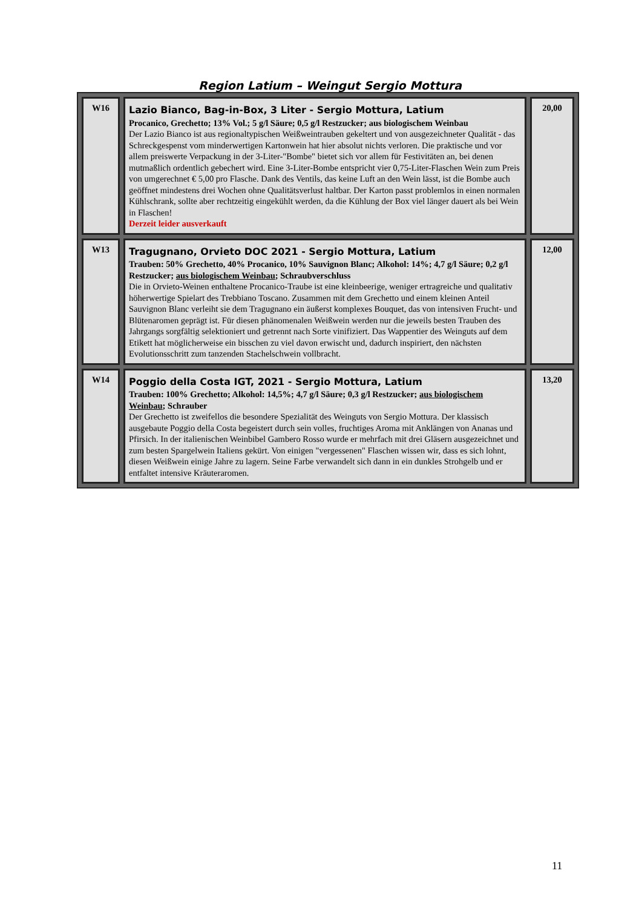Region Latium – Weingut Sergio Mottura
| W16 | Lazio Bianco, Bag-in-Box, 3 Liter - Sergio Mottura, Latium Procanico, Grechetto; 13% Vol.; 5 g/l Säure; 0,5 g/l Restzucker; aus biologischem Weinbau Der Lazio Bianco ist aus regionaltypischen Weißweintrauben gekeltert und von ausgezeichneter Quali­tät - das Schreckgespenst vom minderwertigen Kartonwein hat hier absolut nichts verloren. Die prakti­sche und vor allem preiswerte Verpackung in der 3-Liter-"Bombe" bietet sich vor allem für Festivitäten an, bei denen mutmaßlich ordentlich gebechert wird. Eine 3-Liter-Bombe entspricht vier 0,75-Liter-Flaschen Wein zum Preis von umgerechnet € 5,00 pro Flasche. Dank des Ventils, das keine Luft an den Wein lässt, ist die Bombe auch geöffnet mindestens drei Wochen ohne Qualitätsverlust haltbar. Der Karton passt problemlos in einen normalen Kühlschrank, sollte aber rechtzeitig eingekühlt werden, da die Kühlung der Box viel länger dauert als bei Wein in Flaschen! Derzeit leider ausverkauft | 20,00 |
| W13 | Tragugnano, Orvieto DOC 2021 - Sergio Mottura, Latium Trauben: 50% Grechetto, 40% Procanico, 10% Sauvignon Blanc; Alkohol: 14%; 4,7 g/l Säure; 0,2 g/l Restzucker; aus biologischem Weinbau ; Schraubverschluss Die in Orvieto-Weinen enthaltene Procanico-Traube ist eine kleinbeerige, weniger ertragreiche und qualitativ höherwertige Spielart des Trebbiano Toscano. Zusammen mit dem Grechetto und einem klei­nen Anteil Sauvignon Blanc verleiht sie dem Tragugnano ein äußerst komplexes Bouquet, das von in­tensiven Frucht- und Blütenaromen geprägt ist. Für diesen phänomenalen Weißwein werden nur die je­weils besten Trauben des Jahrgangs sorgfältig selektioniert und getrennt nach Sorte vinifiziert. Das Wappentier des Weinguts auf dem Etikett hat möglicherweise ein bisschen zu viel davon erwischt und, dadurch inspiriert, den nächsten Evolutionsschritt zum tanzenden Stachelschwein vollbracht. | 12,00 |
| W14 | Poggio della Costa IGT, 2021 - Sergio Mottura, Latium Trauben: 100% Grechetto; Alkohol: 14,5%; 4,7 g/l Säure; 0,3 g/l Restzucker; aus biologischem Weinbau ; Schrauber Der Grechetto ist zweifellos die besondere Spezialität des Weinguts von Sergio Mottura. Der klassisch ausgebaute Poggio della Costa begeistert durch sein volles, fruchtiges Aroma mit Anklängen von Ana­nas und Pfirsich. In der italienischen Weinbibel Gambero Rosso wurde er mehrfach mit drei Gläsern ausgezeichnet und zum besten Spargelwein Italiens gekürt. Von einigen "vergessenen" Flaschen wissen wir, dass es sich lohnt, diesen Weißwein einige Jahre zu lagern. Seine Farbe verwandelt sich dann in ein dunkles Strohgelb und er entfaltet intensive Kräuteraromen. | 13,20 |
11